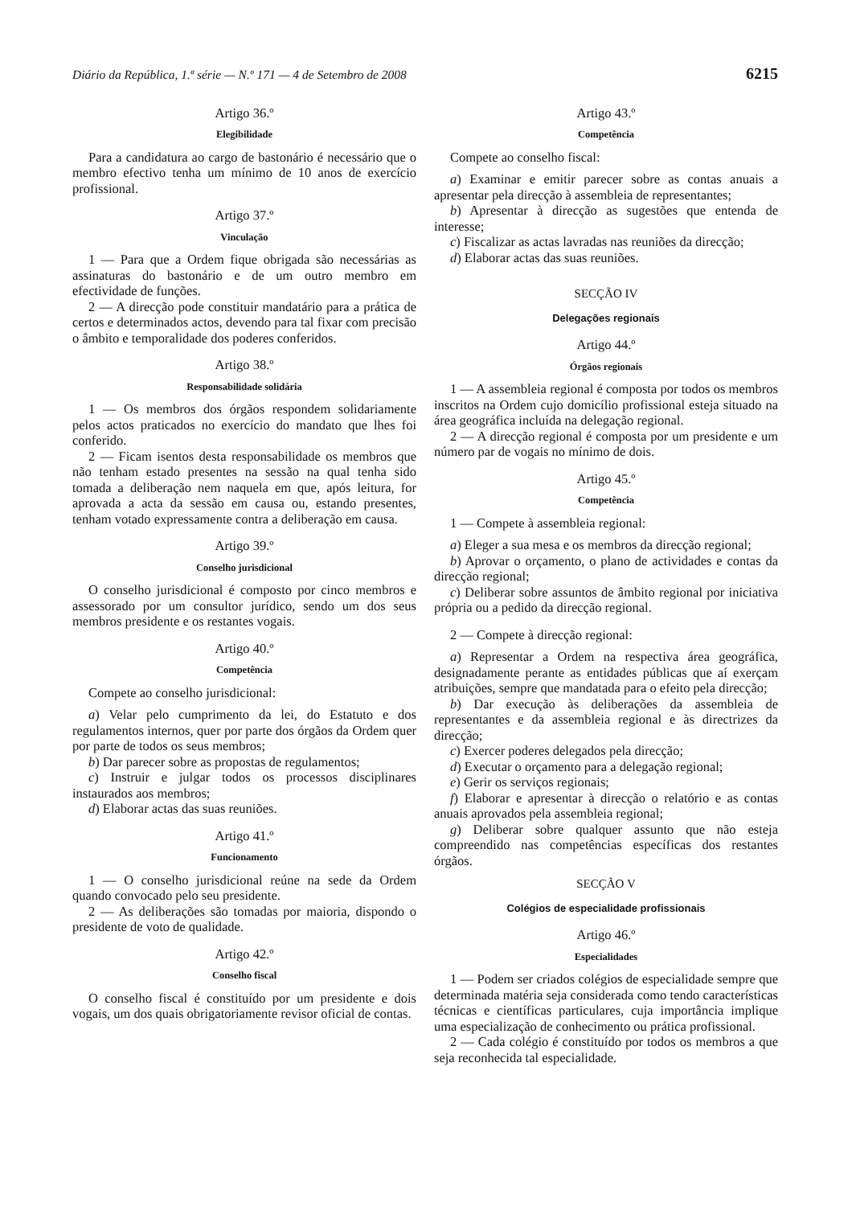Diário da República, 1.ª série — N.º 171 — 4 de Setembro de 2008 6215
Artigo 36.º
Elegibilidade
Para a candidatura ao cargo de bastonário é necessário que o membro efectivo tenha um mínimo de 10 anos de exercício profissional.
Artigo 37.º
Vinculação
1 — Para que a Ordem fique obrigada são necessárias as assinaturas do bastonário e de um outro membro em efectividade de funções.
2 — A direcção pode constituir mandatário para a prática de certos e determinados actos, devendo para tal fixar com precisão o âmbito e temporalidade dos poderes conferidos.
Artigo 38.º
Responsabilidade solidária
1 — Os membros dos órgãos respondem solidariamente pelos actos praticados no exercício do mandato que lhes foi conferido.
2 — Ficam isentos desta responsabilidade os membros que não tenham estado presentes na sessão na qual tenha sido tomada a deliberação nem naquela em que, após leitura, for aprovada a acta da sessão em causa ou, estando presentes, tenham votado expressamente contra a deliberação em causa.
Artigo 39.º
Conselho jurisdicional
O conselho jurisdicional é composto por cinco membros e assessorado por um consultor jurídico, sendo um dos seus membros presidente e os restantes vogais.
Artigo 40.º
Competência
Compete ao conselho jurisdicional:
a) Velar pelo cumprimento da lei, do Estatuto e dos regulamentos internos, quer por parte dos órgãos da Ordem quer por parte de todos os seus membros;
b) Dar parecer sobre as propostas de regulamentos;
c) Instruir e julgar todos os processos disciplinares instaurados aos membros;
d) Elaborar actas das suas reuniões.
Artigo 41.º
Funcionamento
1 — O conselho jurisdicional reúne na sede da Ordem quando convocado pelo seu presidente.
2 — As deliberações são tomadas por maioria, dispondo o presidente de voto de qualidade.
Artigo 42.º
Conselho fiscal
O conselho fiscal é constituído por um presidente e dois vogais, um dos quais obrigatoriamente revisor oficial de contas.
Artigo 43.º
Competência
Compete ao conselho fiscal:
a) Examinar e emitir parecer sobre as contas anuais a apresentar pela direcção à assembleia de representantes;
b) Apresentar à direcção as sugestões que entenda de interesse;
c) Fiscalizar as actas lavradas nas reuniões da direcção;
d) Elaborar actas das suas reuniões.
SECÇÃO IV
Delegações regionais
Artigo 44.º
Órgãos regionais
1 — A assembleia regional é composta por todos os membros inscritos na Ordem cujo domicílio profissional esteja situado na área geográfica incluída na delegação regional.
2 — A direcção regional é composta por um presidente e um número par de vogais no mínimo de dois.
Artigo 45.º
Competência
1 — Compete à assembleia regional:
a) Eleger a sua mesa e os membros da direcção regional;
b) Aprovar o orçamento, o plano de actividades e contas da direcção regional;
c) Deliberar sobre assuntos de âmbito regional por iniciativa própria ou a pedido da direcção regional.
2 — Compete à direcção regional:
a) Representar a Ordem na respectiva área geográfica, designadamente perante as entidades públicas que aí exerçam atribuições, sempre que mandatada para o efeito pela direcção;
b) Dar execução às deliberações da assembleia de representantes e da assembleia regional e às directrizes da direcção;
c) Exercer poderes delegados pela direcção;
d) Executar o orçamento para a delegação regional;
e) Gerir os serviços regionais;
f) Elaborar e apresentar à direcção o relatório e as contas anuais aprovados pela assembleia regional;
g) Deliberar sobre qualquer assunto que não esteja compreendido nas competências específicas dos restantes órgãos.
SECÇÃO V
Colégios de especialidade profissionais
Artigo 46.º
Especialidades
1 — Podem ser criados colégios de especialidade sempre que determinada matéria seja considerada como tendo características técnicas e científicas particulares, cuja importância implique uma especialização de conhecimento ou prática profissional.
2 — Cada colégio é constituído por todos os membros a que seja reconhecida tal especialidade.